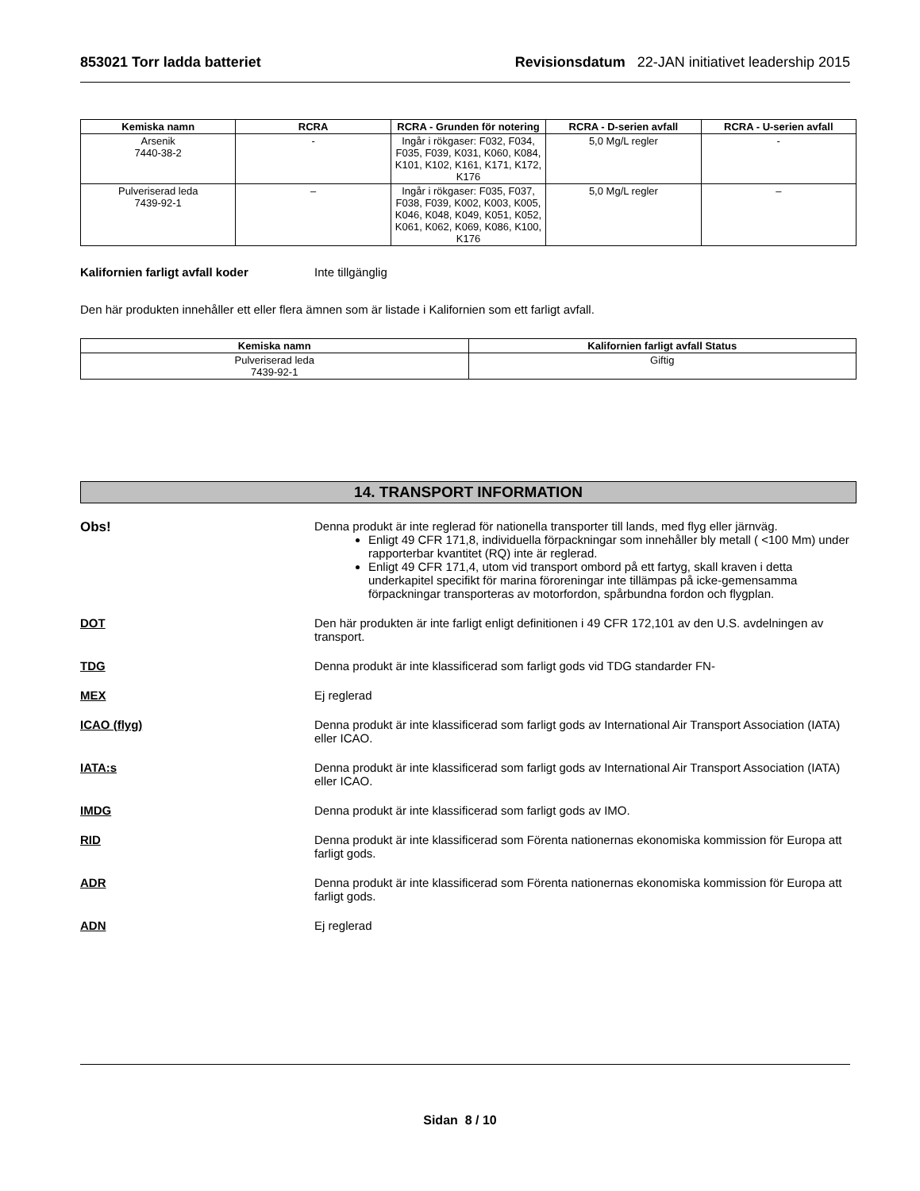853021 Torr ladda batteriet Revisionsdatum 22-JAN initiativet leadership 2015
| Kemiska namn | RCRA | RCRA - Grunden för notering | RCRA - D-serien avfall | RCRA - U-serien avfall |
| --- | --- | --- | --- | --- |
| Arsenik 7440-38-2 | - | Ingår i rökgaser: F032, F034, F035, F039, K031, K060, K084, K101, K102, K161, K171, K172, K176 | 5,0 Mg/L regler | - |
| Pulveriserad leda 7439-92-1 | – | Ingår i rökgaser: F035, F037, F038, F039, K002, K003, K005, K046, K048, K049, K051, K052, K061, K062, K069, K086, K100, K176 | 5,0 Mg/L regler | – |
Kalifornien farligt avfall koder Inte tillgänglig
Den här produkten innehåller ett eller flera ämnen som är listade i Kalifornien som ett farligt avfall.
| Kemiska namn | Kalifornien farligt avfall Status |
| --- | --- |
| Pulveriserad leda 7439-92-1 | Giftig |
14. TRANSPORT INFORMATION
Obs! Denna produkt är inte reglerad för nationella transporter till lands, med flyg eller järnväg.
Enligt 49 CFR 171,8, individuella förpackningar som innehåller bly metall ( <100 Mm) under rapporterbar kvantitet (RQ) inte är reglerad.
Enligt 49 CFR 171,4, utom vid transport ombord på ett fartyg, skall kraven i detta underkapitel specifikt för marina föroreningar inte tillämpas på icke-gemensamma förpackningar transporteras av motorfordon, spårbundna fordon och flygplan.
DOT Den här produkten är inte farligt enligt definitionen i 49 CFR 172,101 av den U.S. avdelningen av transport.
TDG Denna produkt är inte klassificerad som farligt gods vid TDG standarder FN-
MEX Ej reglerad
ICAO (flyg) Denna produkt är inte klassificerad som farligt gods av International Air Transport Association (IATA) eller ICAO.
IATA:s Denna produkt är inte klassificerad som farligt gods av International Air Transport Association (IATA) eller ICAO.
IMDG Denna produkt är inte klassificerad som farligt gods av IMO.
RID Denna produkt är inte klassificerad som Förenta nationernas ekonomiska kommission för Europa att farligt gods.
ADR Denna produkt är inte klassificerad som Förenta nationernas ekonomiska kommission för Europa att farligt gods.
ADN Ej reglerad
Sidan 8 / 10